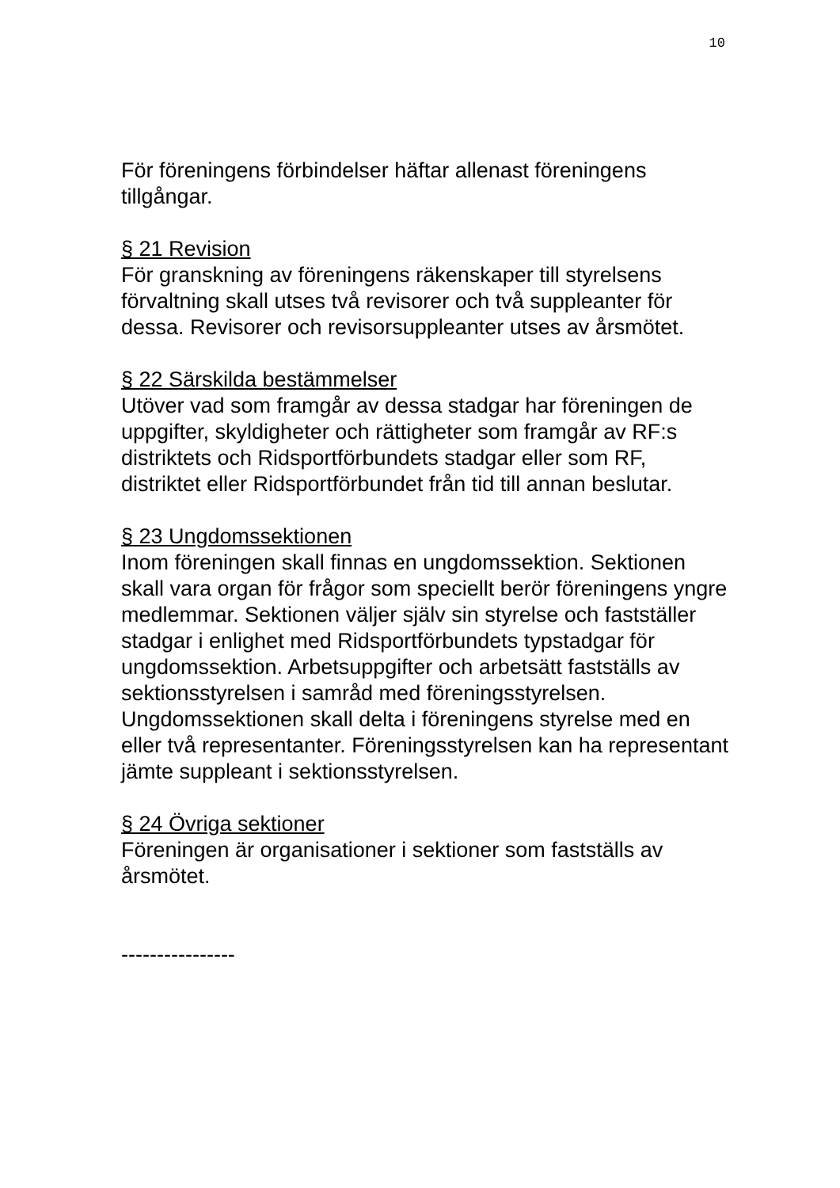10
För föreningens förbindelser häftar allenast föreningens tillgångar.
§ 21 Revision
För granskning av föreningens räkenskaper till styrelsens förvaltning skall utses två revisorer och två suppleanter för dessa. Revisorer och revisorsuppleanter utses av årsmötet.
§ 22 Särskilda bestämmelser
Utöver vad som framgår av dessa stadgar har föreningen de uppgifter, skyldigheter och rättigheter som framgår av RF:s distriktets och Ridsportförbundets stadgar eller som RF, distriktet eller Ridsportförbundet från tid till annan beslutar.
§ 23 Ungdomssektionen
Inom föreningen skall finnas en ungdomssektion. Sektionen skall vara organ för frågor som speciellt berör föreningens yngre medlemmar. Sektionen väljer själv sin styrelse och fastställer stadgar i enlighet med Ridsportförbundets typstadgar för ungdomssektion. Arbetsuppgifter och arbetsätt fastställs av sektionsstyrelsen i samråd med föreningsstyrelsen. Ungdomssektionen skall delta i föreningens styrelse med en eller två representanter. Föreningsstyrelsen kan ha representant jämte suppleant i sektionsstyrelsen.
§ 24 Övriga sektioner
Föreningen är organisationer i sektioner som fastställs av årsmötet.
----------------